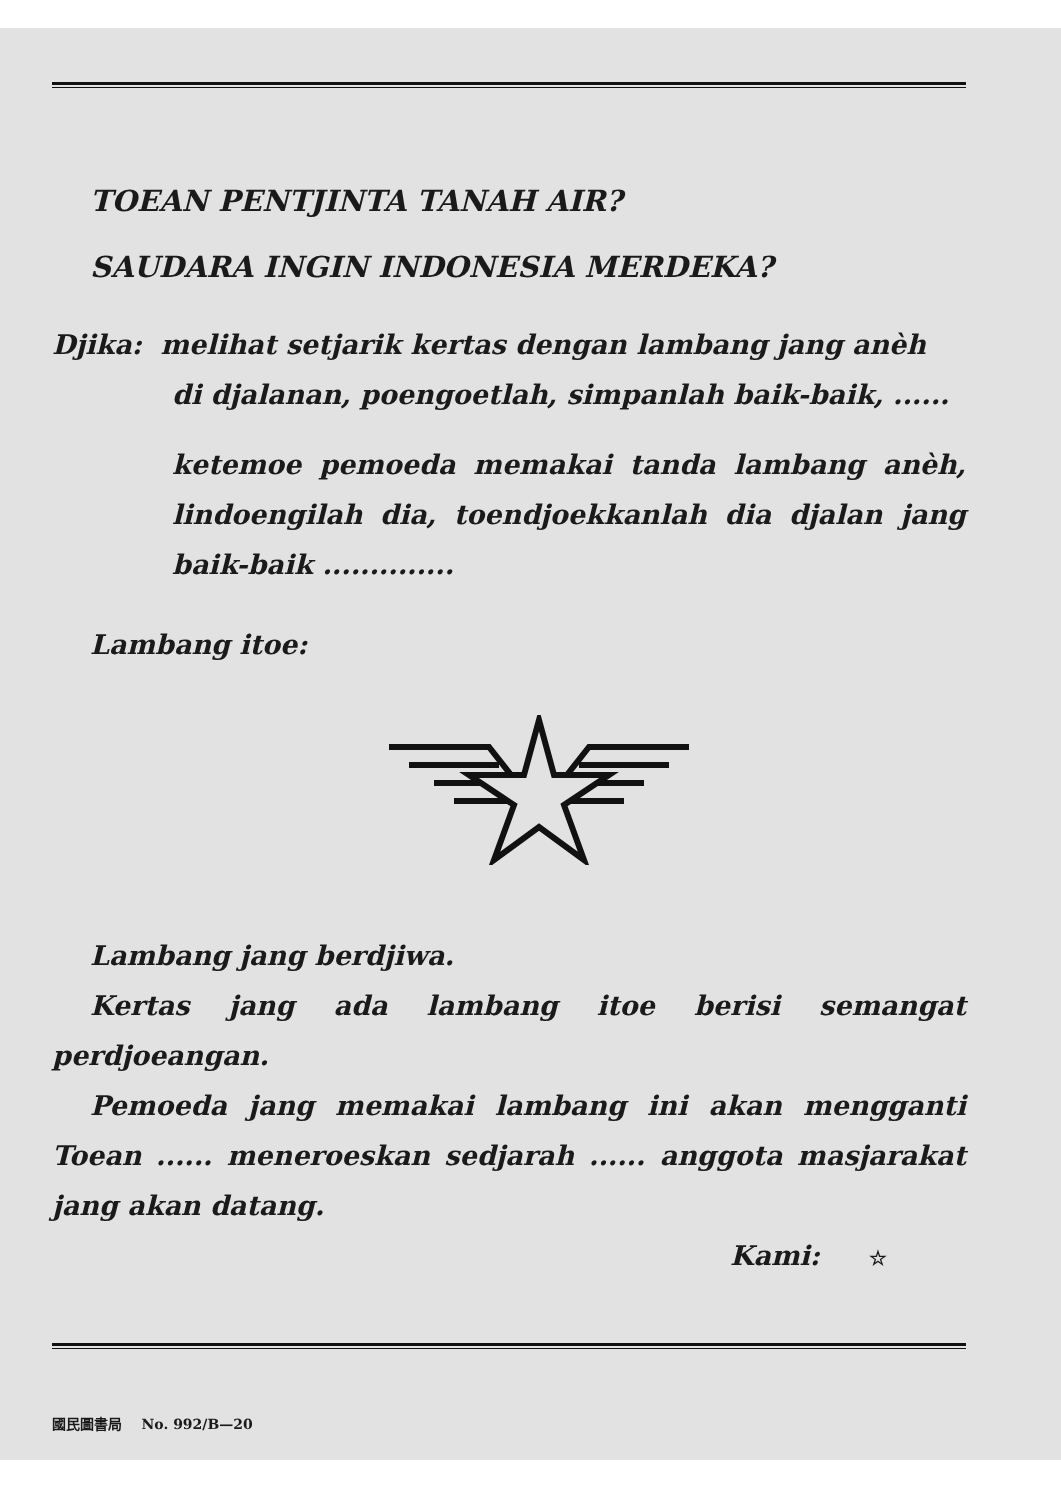TOEAN PENTJINTA TANAH AIR?
SAUDARA INGIN INDONESIA MERDEKA?
Djika: melihat setjarik kertas dengan lambang jang anèh
di djalanan, poengoetlah, simpanlah baik-baik, ......
ketemoe pemoeda memakai tanda lambang anèh, lindoengilah dia, toendjoekkanlah dia djalan jang baik-baik ..............
Lambang itoe:
Lambang jang berdjiwa.
Kertas jang ada lambang itoe berisi semangat perdjoeangan.
Pemoeda jang memakai lambang ini akan mengganti Toean ...... meneroeskan sedjarah ...... anggota masjarakat jang akan datang.
Kami: ☆
國民圖書局 No. 992/B—20